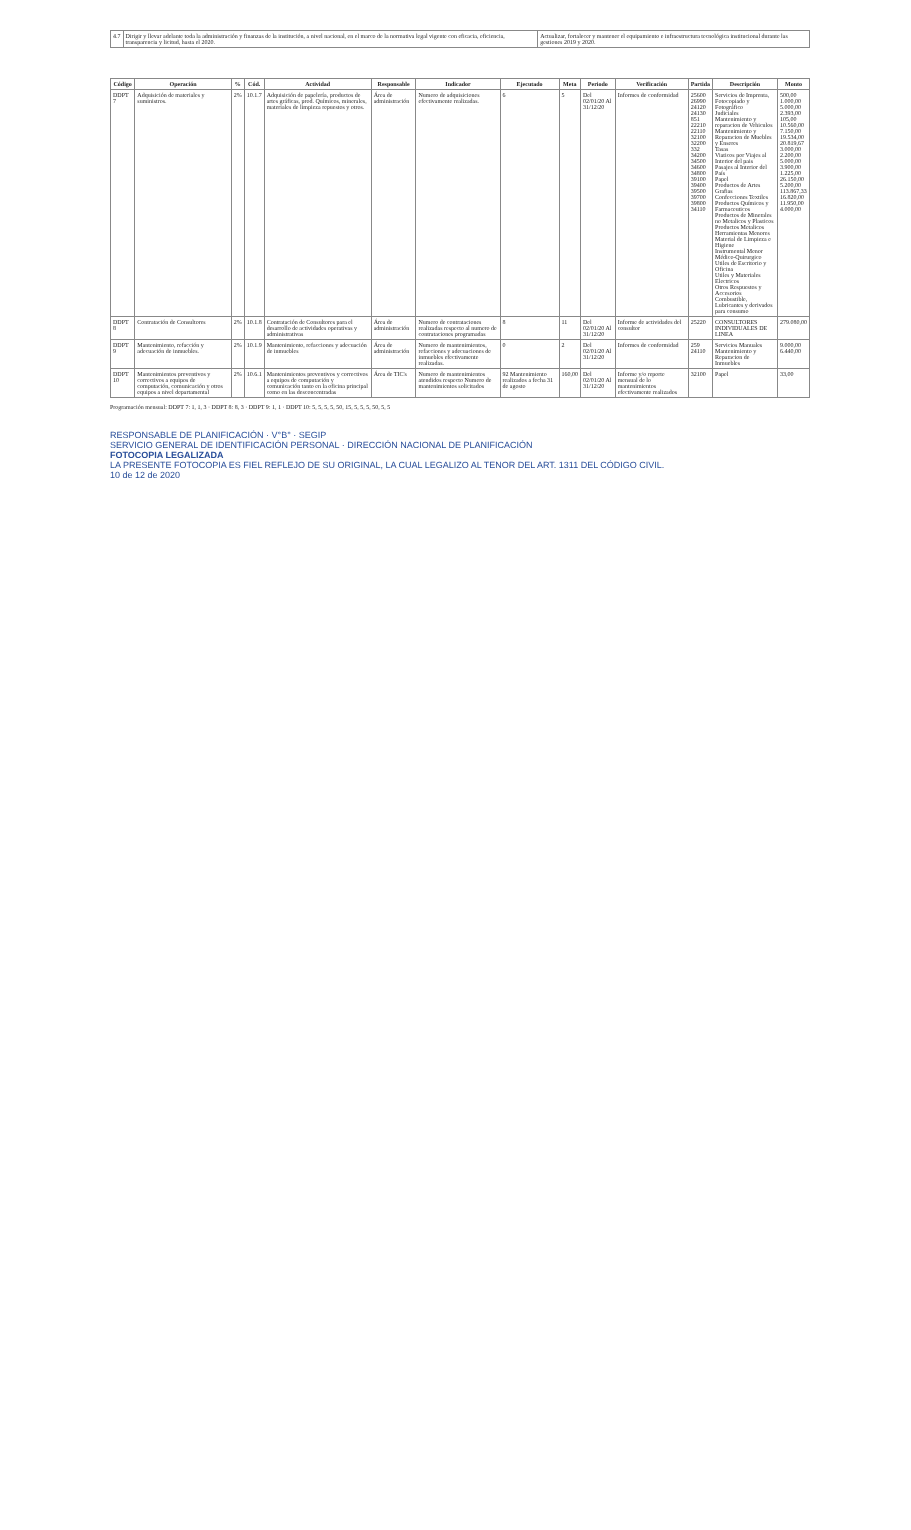| 4.7 | Dirigir y llevar adelante toda la administración y finanzas de la institución, a nivel nacional, en el marco de la normativa legal vigente con eficacia, eficiencia, transparencia y licitud, hasta el 2020. | Actualizar, fortalecer y mantener el equipamiento e infraestructura tecnológica institucional durante las gestiones 2019 y 2020. |
| Código | Operación | % | Cód. | Actividad | Responsable | Indicador | Ejecutado | Meta | Periodo | Verificación | Partida | Descripción | Monto |
| --- | --- | --- | --- | --- | --- | --- | --- | --- | --- | --- | --- | --- | --- |
| DDPT 7 | Adquisición de materiales y suministros. | 2% | 10.1.7 | Adquisición de papelería, productos de artes gráficas, prod. Químicos, minerales, materiales de limpieza repuestos y otros. | Área de administración | Numero de adquisiciones efectivamente realizadas. | 6 | 5 | Del 02/01/20 Al 31/12/20 | Informes de conformidad | 25600 26990 24120 24130 851 22210 22110 32100 32200 332 34200 34500 34600 34800 39100 39400 39500 39700 39800 34110 | Servicios de Imprenta, Fotocopiado y Fotográfico Judiciales Mantenimiento y reparacion de Vehiculos Mantenimiento y Reparacion de Muebles y Enseres Tasas Viaticos por Viajes al Interior del pais Pasajes al Interior del País Papel Productos de Artes Grafias Confecciones Textiles Productos Químicos y Farmaceuticos Productos de Minerales no Metalicos y Plasticos Productos Metalicos Herramientas Menores Material de Limpieza e Higiene Instrumental Menor Médico-Quirurgico Utiles de Escritorio y Oficina Utiles y Materiales Electricos Otros Respuestos y Accesorios Combustible, Lubricantes y derivados para consumo | 500,00 1.000,00 5.000,00 2.393,00 105,00 10.560,00 7.150,00 19.534,00 20.819,67 3.000,00 2.200,00 5.000,00 3.900,00 1.225,00 26.150,00 5.200,00 113.867,33 16.820,00 11.950,00 4.000,00 |
| DDPT 8 | Contratación de Consultores | 2% | 10.1.8 | Contratación de Consultores para el desarrollo de actividades operativas y administrativas | Área de administración | Numero de contrataciones realizadas respecto al numero de contrataciones programadas | 8 | 11 | Del 02/01/20 Al 31/12/20 | Informe de actividades del consultor | 25220 | CONSULTORES INDIVIDUALES DE LINEA | 279.080,00 |
| DDPT 9 | Mantenimiento, refacción y adecuación de inmuebles. | 2% | 10.1.9 | Mantenimiento, refacciones y adecuación de inmuebles | Área de administración | Numero de mantenimientos, refacciones y adecuaciones de inmuebles efectivamente realizadas. | 0 | 2 | Del 02/01/20 Al 31/12/20 | Informes de conformidad | 259 24110 | Servicios Manuales Mantenimiento y Reparacion de Inmuebles | 9.000,00 6.440,00 |
| DDPT 10 | Mantenimientos preventivos y correctivos a equipos de computación, comunicación y otros equipos a nivel departamental | 2% | 10.6.1 | Mantenimientos preventivos y correctivos a equipos de computación y comunicación tanto en la oficina principal como en las desconcentradas | Área de TIC's | Numero de mantenimientos atendidos respecto Numero de mantenimientos solicitados | 92 Mantenimiento realizados a fecha 31 de agosto | 160,00 | Del 02/01/20 Al 31/12/20 | Informe y/o reporte mensual de lo mantenimientos efectivamente realizados | 32100 | Papel | 33,00 |
Programación mensual: DDPT 7: 1, 1, 3 · DDPT 8: 8, 3 · DDPT 9: 1, 1 · DDPT 10: 5, 5, 5, 5, 50, 15, 5, 5, 5, 50, 5, 5
RESPONSABLE DE PLANIFICACIÓN · V°B° · SEGIP
SERVICIO GENERAL DE IDENTIFICACIÓN PERSONAL · DIRECCIÓN NACIONAL DE PLANIFICACIÓN
FOTOCOPIA LEGALIZADA
LA PRESENTE FOTOCOPIA ES FIEL REFLEJO DE SU ORIGINAL, LA CUAL LEGALIZO AL TENOR DEL ART. 1311 DEL CÓDIGO CIVIL.
10 de 12 de 2020